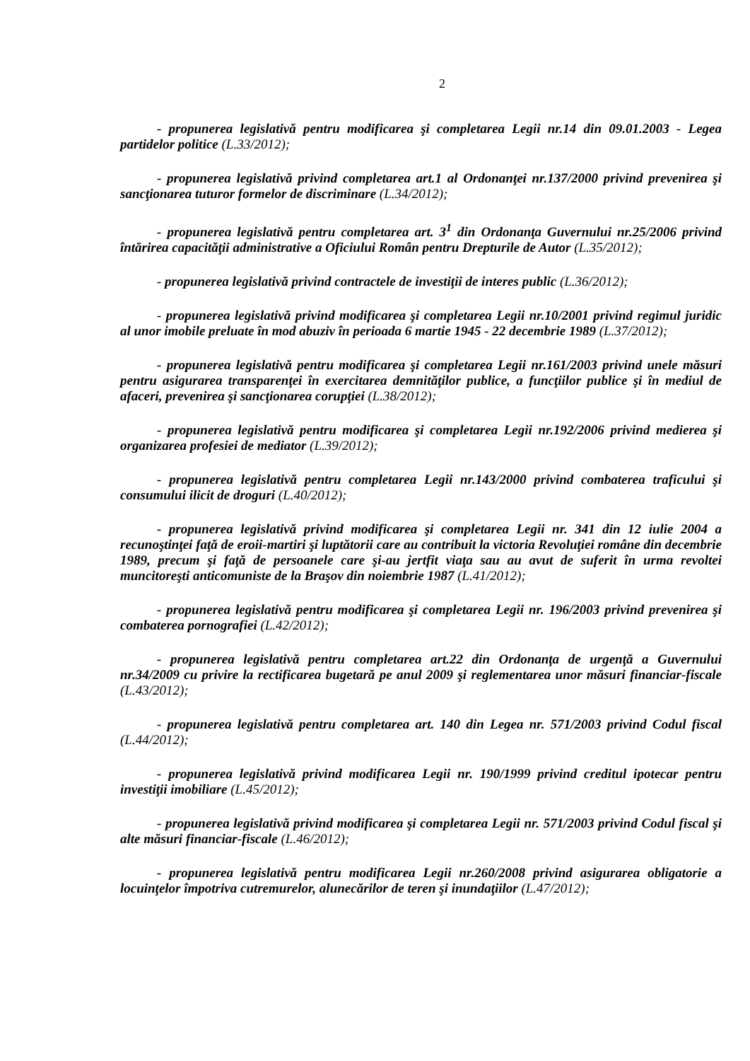2
- propunerea legislativă pentru modificarea şi completarea Legii nr.14 din 09.01.2003 - Legea partidelor politice (L.33/2012);
- propunerea legislativă privind completarea art.1 al Ordonanţei nr.137/2000 privind prevenirea şi sancţionarea tuturor formelor de discriminare (L.34/2012);
- propunerea legislativă pentru completarea art. 3<sup>1</sup> din Ordonanţa Guvernului nr.25/2006 privind întărirea capacităţii administrative a Oficiului Român pentru Drepturile de Autor (L.35/2012);
- propunerea legislativă privind contractele de investiţii de interes public (L.36/2012);
- propunerea legislativă privind modificarea şi completarea Legii nr.10/2001 privind regimul juridic al unor imobile preluate în mod abuziv în perioada 6 martie 1945 - 22 decembrie 1989 (L.37/2012);
- propunerea legislativă pentru modificarea şi completarea Legii nr.161/2003 privind unele măsuri pentru asigurarea transparenţei în exercitarea demnităţilor publice, a funcţiilor publice şi în mediul de afaceri, prevenirea şi sancţionarea corupţiei (L.38/2012);
- propunerea legislativă pentru modificarea şi completarea Legii nr.192/2006 privind medierea şi organizarea profesiei de mediator (L.39/2012);
- propunerea legislativă pentru completarea Legii nr.143/2000 privind combaterea traficului şi consumului ilicit de droguri (L.40/2012);
- propunerea legislativă privind modificarea şi completarea Legii nr. 341 din 12 iulie 2004 a recunoştinţei faţă de eroii-martiri şi luptătorii care au contribuit la victoria Revoluţiei române din decembrie 1989, precum şi faţă de persoanele care şi-au jertfit viaţa sau au avut de suferit în urma revoltei muncitoreşti anticomuniste de la Braşov din noiembrie 1987 (L.41/2012);
- propunerea legislativă pentru modificarea şi completarea Legii nr. 196/2003 privind prevenirea şi combaterea pornografiei (L.42/2012);
- propunerea legislativă pentru completarea art.22 din Ordonanţa de urgenţă a Guvernului nr.34/2009 cu privire la rectificarea bugetară pe anul 2009 şi reglementarea unor măsuri financiar-fiscale (L.43/2012);
- propunerea legislativă pentru completarea art. 140 din Legea nr. 571/2003 privind Codul fiscal (L.44/2012);
- propunerea legislativă privind modificarea Legii nr. 190/1999 privind creditul ipotecar pentru investiţii imobiliare (L.45/2012);
- propunerea legislativă privind modificarea şi completarea Legii nr. 571/2003 privind Codul fiscal şi alte măsuri financiar-fiscale (L.46/2012);
- propunerea legislativă pentru modificarea Legii nr.260/2008 privind asigurarea obligatorie a locuinţelor împotriva cutremurelor, alunecărilor de teren şi inundaţiilor (L.47/2012);